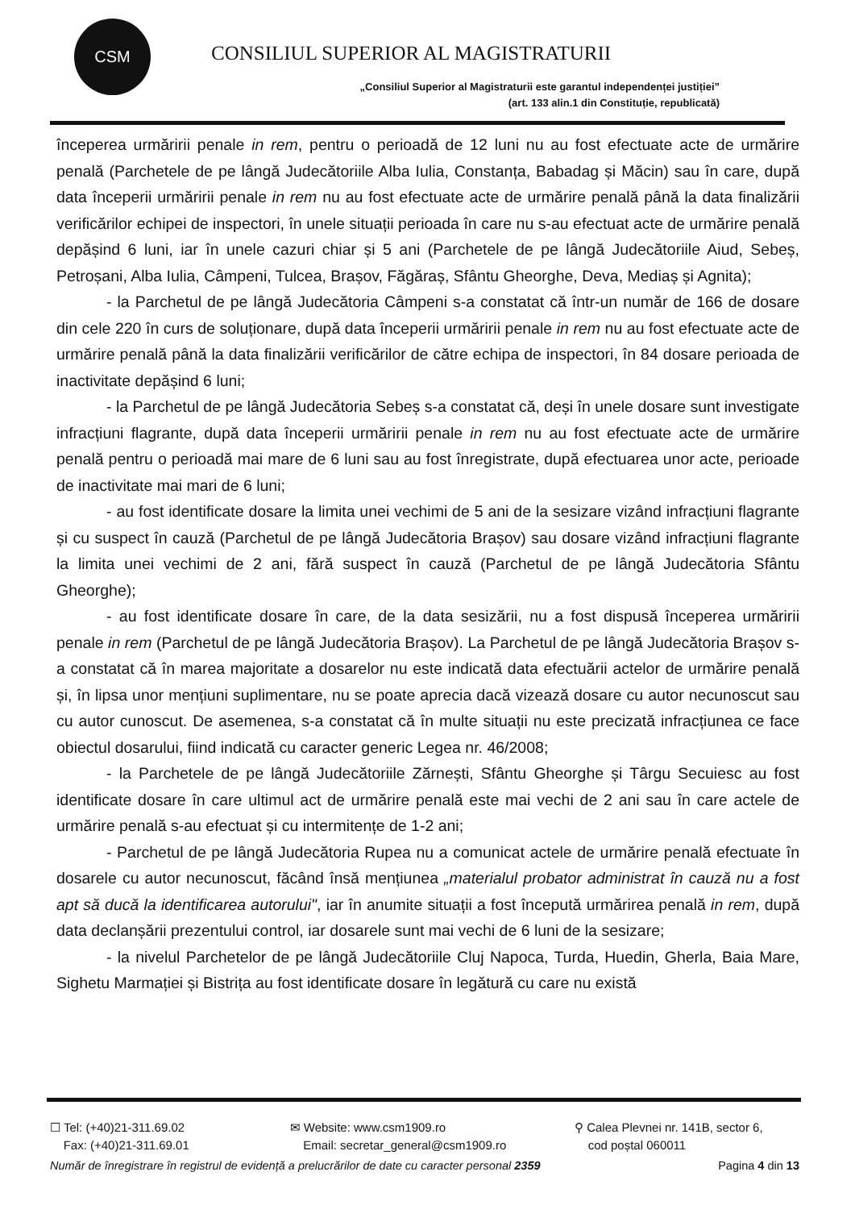CSM
CONSILIUL SUPERIOR AL MAGISTRATURII
„Consiliul Superior al Magistraturii este garantul independenței justiției”
(art. 133 alin.1 din Constituție, republicată)
începerea urmăririi penale in rem, pentru o perioadă de 12 luni nu au fost efectuate acte de urmărire penală (Parchetele de pe lângă Judecătoriile Alba Iulia, Constanța, Babadag și Măcin) sau în care, după data începerii urmăririi penale in rem nu au fost efectuate acte de urmărire penală până la data finalizării verificărilor echipei de inspectori, în unele situații perioada în care nu s-au efectuat acte de urmărire penală depășind 6 luni, iar în unele cazuri chiar și 5 ani (Parchetele de pe lângă Judecătoriile Aiud, Sebeș, Petroșani, Alba Iulia, Câmpeni, Tulcea, Brașov, Făgăraș, Sfântu Gheorghe, Deva, Mediaș și Agnita);
- la Parchetul de pe lângă Judecătoria Câmpeni s-a constatat că într-un număr de 166 de dosare din cele 220 în curs de soluționare, după data începerii urmăririi penale in rem nu au fost efectuate acte de urmărire penală până la data finalizării verificărilor de către echipa de inspectori, în 84 dosare perioada de inactivitate depășind 6 luni;
- la Parchetul de pe lângă Judecătoria Sebeș s-a constatat că, deși în unele dosare sunt investigate infracțiuni flagrante, după data începerii urmăririi penale in rem nu au fost efectuate acte de urmărire penală pentru o perioadă mai mare de 6 luni sau au fost înregistrate, după efectuarea unor acte, perioade de inactivitate mai mari de 6 luni;
- au fost identificate dosare la limita unei vechimi de 5 ani de la sesizare vizând infracțiuni flagrante și cu suspect în cauză (Parchetul de pe lângă Judecătoria Brașov) sau dosare vizând infracțiuni flagrante la limita unei vechimi de 2 ani, fără suspect în cauză (Parchetul de pe lângă Judecătoria Sfântu Gheorghe);
- au fost identificate dosare în care, de la data sesizării, nu a fost dispusă începerea urmăririi penale in rem (Parchetul de pe lângă Judecătoria Brașov). La Parchetul de pe lângă Judecătoria Brașov s-a constatat că în marea majoritate a dosarelor nu este indicată data efectuării actelor de urmărire penală și, în lipsa unor mențiuni suplimentare, nu se poate aprecia dacă vizează dosare cu autor necunoscut sau cu autor cunoscut. De asemenea, s-a constatat că în multe situații nu este precizată infracțiunea ce face obiectul dosarului, fiind indicată cu caracter generic Legea nr. 46/2008;
- la Parchetele de pe lângă Judecătoriile Zărnești, Sfântu Gheorghe și Târgu Secuiesc au fost identificate dosare în care ultimul act de urmărire penală este mai vechi de 2 ani sau în care actele de urmărire penală s-au efectuat și cu intermitențe de 1-2 ani;
- Parchetul de pe lângă Judecătoria Rupea nu a comunicat actele de urmărire penală efectuate în dosarele cu autor necunoscut, făcând însă mențiunea „materialul probator administrat în cauză nu a fost apt să ducă la identificarea autorului", iar în anumite situații a fost începută urmărirea penală in rem, după data declanșării prezentului control, iar dosarele sunt mai vechi de 6 luni de la sesizare;
- la nivelul Parchetelor de pe lângă Judecătoriile Cluj Napoca, Turda, Huedin, Gherla, Baia Mare, Sighetu Marmației și Bistrița au fost identificate dosare în legătură cu care nu există
☐ Tel: (+40)21-311.69.02
Fax: (+40)21-311.69.01
✉ Website: www.csm1909.ro
Email: secretar_general@csm1909.ro
⚲ Calea Plevnei nr. 141B, sector 6,
cod poștal 060011
Număr de înregistrare în registrul de evidență a prelucrărilor de date cu caracter personal 2359 Pagina 4 din 13